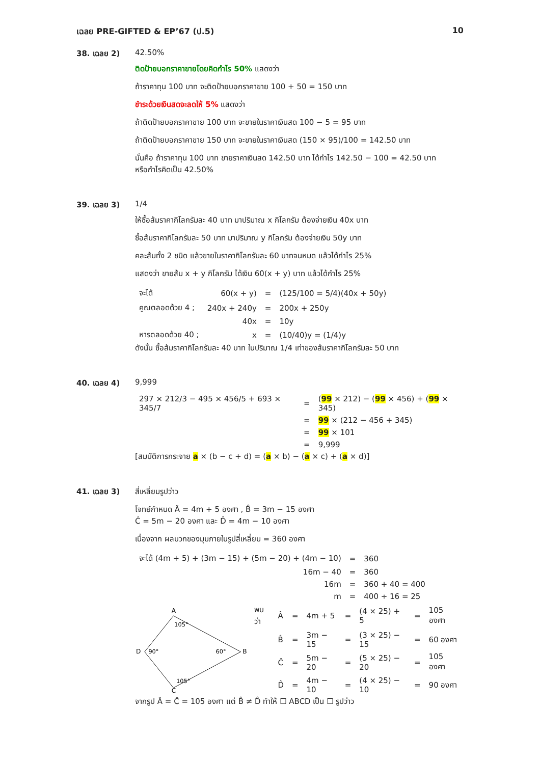เฉลย PRE-GIFTED & EP’67 (ป.5) 10
38. เฉลย 2) 42.50%
ติดป้ายบอกราคาขายโดยคิดกำไร 50% แสดงว่า
ถ้าราคาทุน 100 บาท จะติดป้ายบอกราคาขาย 100 + 50 = 150 บาท
ชำระด้วยเงินสดจะลดให้ 5% แสดงว่า
ถ้าติดป้ายบอกราคาขาย 100 บาท จะขายในราคาเงินสด 100 − 5 = 95 บาท
ถ้าติดป้ายบอกราคาขาย 150 บาท จะขายในราคาเงินสด (150 × 95)/100 = 142.50 บาท
นั่นคือ ถ้าราคาทุน 100 บาท ขายราคาเงินสด 142.50 บาท ได้กำไร 142.50 − 100 = 42.50 บาท
หรือกำไรคิดเป็น 42.50%
39. เฉลย 3) 1/4
ให้ซื้อส้มราคากิโลกรัมละ 40 บาท มาปริมาณ x กิโลกรัม ต้องจ่ายเงิน 40x บาท
ซื้อส้มราคากิโลกรัมละ 50 บาท มาปริมาณ y กิโลกรัม ต้องจ่ายเงิน 50y บาท
คละส้มทั้ง 2 ชนิด แล้วขายในราคากิโลกรัมละ 60 บาทจนหมด แล้วได้กำไร 25%
แสดงว่า ขายส้ม x + y กิโลกรัม ได้เงิน 60(x + y) บาท แล้วได้กำไร 25%
| จะได้ | 60(x + y) | = | (125/100 = 5/4)(40x + 50y) |
| คูณตลอดด้วย 4 ; | 240x + 240y | = | 200x + 250y |
| | 40x | = | 10y |
| หารตลอดด้วย 40 ; | x | = | (10/40)y = (1/4)y |
ดังนั้น ซื้อส้มราคากิโลกรัมละ 40 บาท ในปริมาณ 1/4 เท่าของส้มราคากิโลกรัมละ 50 บาท
40. เฉลย 4) 9,999
| 297 × 212/3 − 495 × 456/5 + 693 × 345/7 | = | ( 99 × 212) − ( 99 × 456) + ( 99 × 345) |
| | = | 99 × (212 − 456 + 345) |
| | = | 99 × 101 |
| | = | 9,999 |
[สมบัติการกระจาย a × (b − c + d) = (a × b) − (a × c) + (a × d)]
41. เฉลย 3) สี่เหลี่ยมรูปว่าว
โจทย์กำหนด Â = 4m + 5 องศา , B̂ = 3m − 15 องศา
Ĉ = 5m − 20 องศา และ D̂ = 4m − 10 องศา
เนื่องจาก ผลบวกของมุมภายในรูปสี่เหลี่ยม = 360 องศา
| จะได้ (4m + 5) + (3m − 15) + (5m − 20) + (4m − 10) | = | 360 |
| 16m − 40 | = | 360 |
| 16m | = | 360 + 40 = 400 |
| m | = | 400 ÷ 16 = 25 |
A
B
C
D
105°
60°
105°
90°
| พบว่า | Â | = | 4m + 5 | = | (4 × 25) + 5 | = | 105 องศา |
| | B̂ | = | 3m − 15 | = | (3 × 25) − 15 | = | 60 องศา |
| | Ĉ | = | 5m − 20 | = | (5 × 25) − 20 | = | 105 องศา |
| | D̂ | = | 4m − 10 | = | (4 × 25) − 10 | = | 90 องศา |
จากรูป Â = Ĉ = 105 องศา แต่ B̂ ≠ D̂ ทำให้ ☐ ABCD เป็น ☐ รูปว่าว